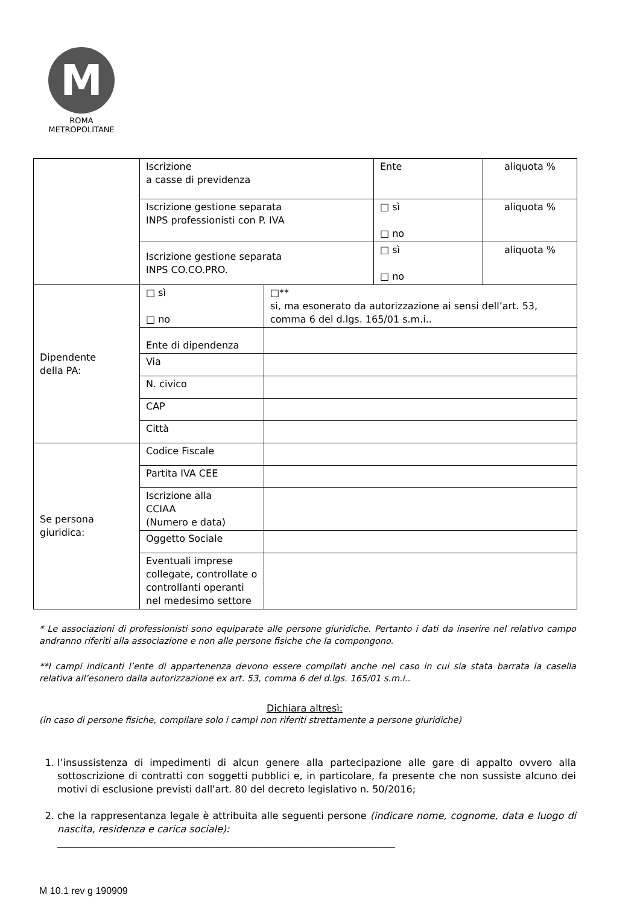M
ROMA
METROPOLITANE
| | Iscrizione a casse di previdenza | | Ente | aliquota % |
| | Iscrizione gestione separata INPS professionisti con P. IVA | | □ sì □ no | aliquota % |
| | Iscrizione gestione separata INPS CO.CO.PRO. | | □ sì □ no | aliquota % |
| Dipendente della PA: | □ sì □ no | □** si, ma esonerato da autorizzazione ai sensi dell’art. 53, comma 6 del d.lgs. 165/01 s.m.i.. | | |
| | Ente di dipendenza | | | |
| | Via | | | |
| | N. civico | | | |
| | CAP | | | |
| | Città | | | |
| Se persona giuridica: | Codice Fiscale | | | |
| | Partita IVA CEE | | | |
| | Iscrizione alla CCIAA (Numero e data) | | | |
| | Oggetto Sociale | | | |
| | Eventuali imprese collegate, controllate o controllanti operanti nel medesimo settore | | | |
* Le associazioni di professionisti sono equiparate alle persone giuridiche. Pertanto i dati da inserire nel relativo campo andranno riferiti alla associazione e non alle persone fisiche che la compongono.
**I campi indicanti l’ente di appartenenza devono essere compilati anche nel caso in cui sia stata barrata la casella relativa all’esonero dalla autorizzazione ex art. 53, comma 6 del d.lgs. 165/01 s.m.i..
Dichiara altresì:
(in caso di persone fisiche, compilare solo i campi non riferiti strettamente a persone giuridiche)
1. l’insussistenza di impedimenti di alcun genere alla partecipazione alle gare di appalto ovvero alla sottoscrizione di contratti con soggetti pubblici e, in particolare, fa presente che non sussiste alcuno dei motivi di esclusione previsti dall'art. 80 del decreto legislativo n. 50/2016;
2. che la rappresentanza legale è attribuita alle seguenti persone (indicare nome, cognome, data e luogo di nascita, residenza e carica sociale):
______________________________________________________________________
M 10.1 rev g 190909